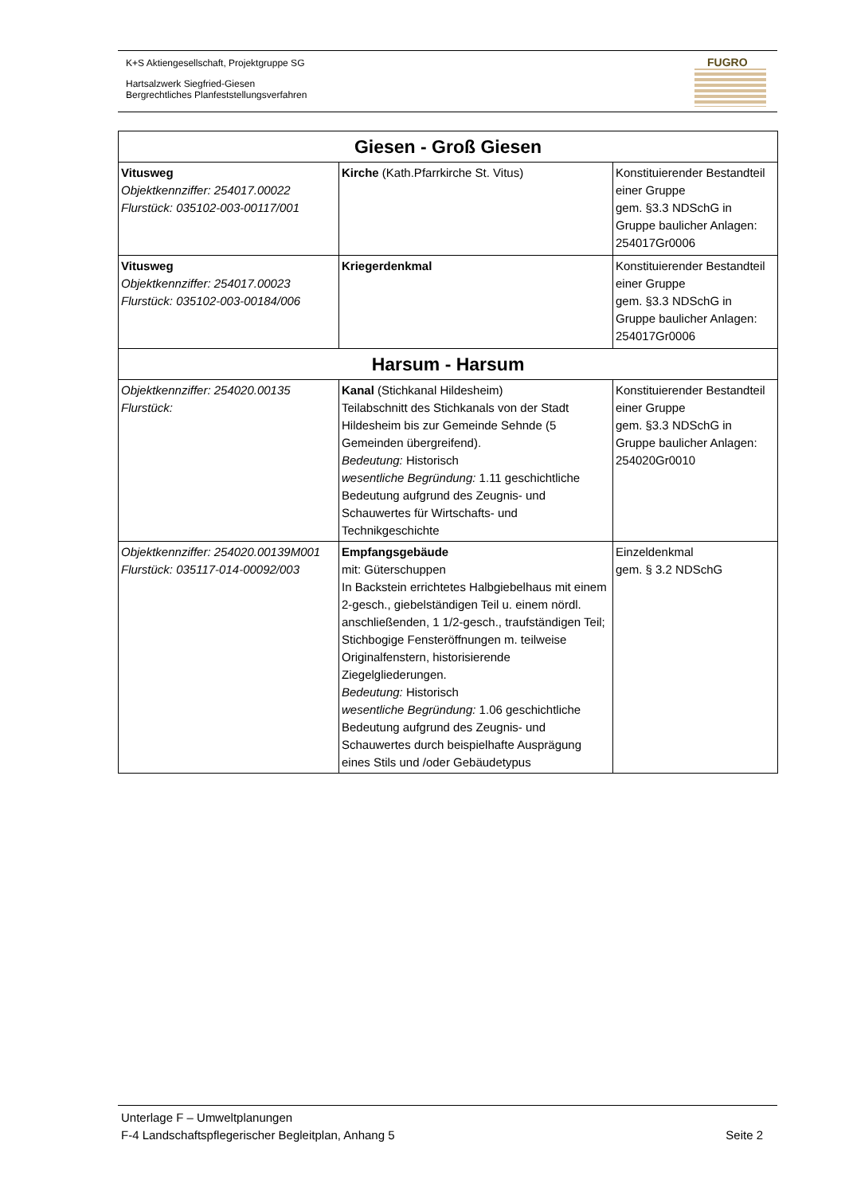K+S Aktiengesellschaft, Projektgruppe SG
Hartsalzwerk Siegfried-Giesen
Bergrechtliches Planfeststellungsverfahren
FUGRO
| Giesen - Groß Giesen | | |
| --- | --- | --- |
| Vitusweg Objektkennziffer: 254017.00022 Flurstück: 035102-003-00117/001 | Kirche (Kath.Pfarrkirche St. Vitus) | Konstituierender Bestandteil einer Gruppe gem. §3.3 NDSchG in Gruppe baulicher Anlagen: 254017Gr0006 |
| Vitusweg Objektkennziffer: 254017.00023 Flurstück: 035102-003-00184/006 | Kriegerdenkmal | Konstituierender Bestandteil einer Gruppe gem. §3.3 NDSchG in Gruppe baulicher Anlagen: 254017Gr0006 |
| Harsum - Harsum | | |
| Objektkennziffer: 254020.00135 Flurstück: | Kanal (Stichkanal Hildesheim) Teilabschnitt des Stichkanals von der Stadt Hildesheim bis zur Gemeinde Sehnde (5 Gemeinden übergreifend). Bedeutung: Historisch wesentliche Begründung: 1.11 geschichtliche Bedeutung aufgrund des Zeugnis- und Schauwertes für Wirtschafts- und Technikgeschichte | Konstituierender Bestandteil einer Gruppe gem. §3.3 NDSchG in Gruppe baulicher Anlagen: 254020Gr0010 |
| Objektkennziffer: 254020.00139M001 Flurstück: 035117-014-00092/003 | Empfangsgebäude mit: Güterschuppen In Backstein errichtetes Halbgiebelhaus mit einem 2-gesch., giebelständigen Teil u. einem nördl. anschließenden, 1 1/2-gesch., traufständigen Teil; Stichbogige Fensteröffnungen m. teilweise Originalfenstern, historisierende Ziegelgliederungen. Bedeutung: Historisch wesentliche Begründung: 1.06 geschichtliche Bedeutung aufgrund des Zeugnis- und Schauwertes durch beispielhafte Ausprägung eines Stils und /oder Gebäudetypus | Einzeldenkmal gem. § 3.2 NDSchG |
Unterlage F – Umweltplanungen
F-4 Landschaftspflegerischer Begleitplan, Anhang 5 Seite 2